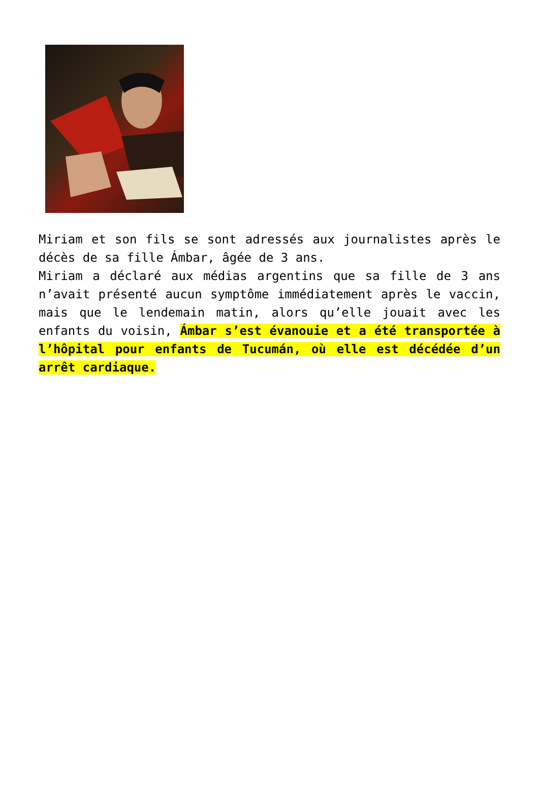Miriam et son fils se sont adressés aux journalistes après le décès de sa fille Ámbar, âgée de 3 ans.
Miriam a déclaré aux médias argentins que sa fille de 3 ans n’avait présenté aucun symptôme immédiatement après le vaccin, mais que le lendemain matin, alors qu’elle jouait avec les enfants du voisin, Ámbar s’est évanouie et a été transportée à l’hôpital pour enfants de Tucumán, où elle est décédée d’un arrêt cardiaque.